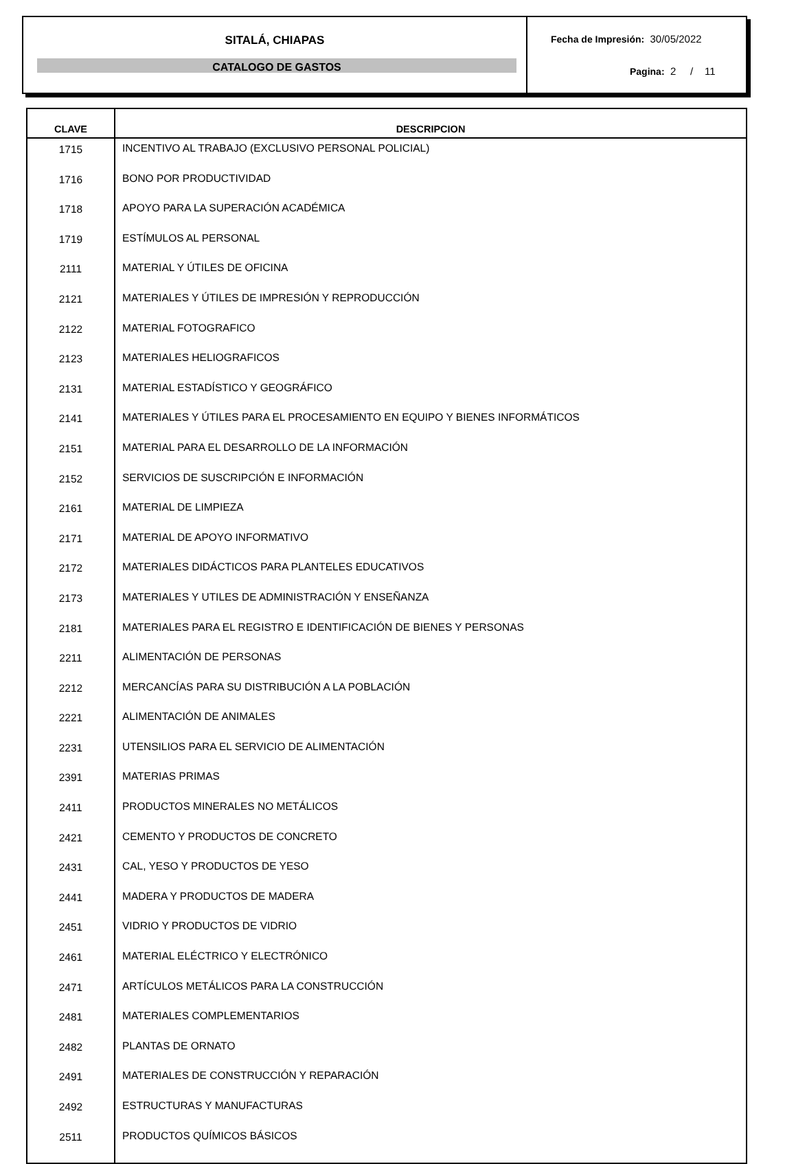SITALÁ, CHIAPAS
CATALOGO DE GASTOS
Fecha de Impresión: 30/05/2022
Pagina: 2 / 11
| CLAVE | DESCRIPCION |
| --- | --- |
| 1715 | INCENTIVO AL TRABAJO (EXCLUSIVO PERSONAL POLICIAL) |
| 1716 | BONO POR PRODUCTIVIDAD |
| 1718 | APOYO PARA LA SUPERACIÓN ACADÉMICA |
| 1719 | ESTÍMULOS AL PERSONAL |
| 2111 | MATERIAL Y ÚTILES DE OFICINA |
| 2121 | MATERIALES Y ÚTILES DE IMPRESIÓN Y REPRODUCCIÓN |
| 2122 | MATERIAL FOTOGRAFICO |
| 2123 | MATERIALES HELIOGRAFICOS |
| 2131 | MATERIAL ESTADÍSTICO Y GEOGRÁFICO |
| 2141 | MATERIALES Y ÚTILES PARA EL PROCESAMIENTO EN EQUIPO Y BIENES INFORMÁTICOS |
| 2151 | MATERIAL PARA EL DESARROLLO DE LA INFORMACIÓN |
| 2152 | SERVICIOS DE SUSCRIPCIÓN E INFORMACIÓN |
| 2161 | MATERIAL DE LIMPIEZA |
| 2171 | MATERIAL DE APOYO INFORMATIVO |
| 2172 | MATERIALES DIDÁCTICOS PARA PLANTELES EDUCATIVOS |
| 2173 | MATERIALES Y UTILES DE ADMINISTRACIÓN Y ENSEÑANZA |
| 2181 | MATERIALES PARA EL REGISTRO E IDENTIFICACIÓN DE BIENES Y PERSONAS |
| 2211 | ALIMENTACIÓN DE PERSONAS |
| 2212 | MERCANCÍAS PARA SU DISTRIBUCIÓN A LA POBLACIÓN |
| 2221 | ALIMENTACIÓN DE ANIMALES |
| 2231 | UTENSILIOS PARA EL SERVICIO DE ALIMENTACIÓN |
| 2391 | MATERIAS PRIMAS |
| 2411 | PRODUCTOS MINERALES NO METÁLICOS |
| 2421 | CEMENTO Y PRODUCTOS DE CONCRETO |
| 2431 | CAL, YESO Y PRODUCTOS DE YESO |
| 2441 | MADERA Y PRODUCTOS DE MADERA |
| 2451 | VIDRIO Y PRODUCTOS DE VIDRIO |
| 2461 | MATERIAL ELÉCTRICO Y ELECTRÓNICO |
| 2471 | ARTÍCULOS METÁLICOS PARA LA CONSTRUCCIÓN |
| 2481 | MATERIALES COMPLEMENTARIOS |
| 2482 | PLANTAS DE ORNATO |
| 2491 | MATERIALES DE CONSTRUCCIÓN Y REPARACIÓN |
| 2492 | ESTRUCTURAS Y MANUFACTURAS |
| 2511 | PRODUCTOS QUÍMICOS BÁSICOS |